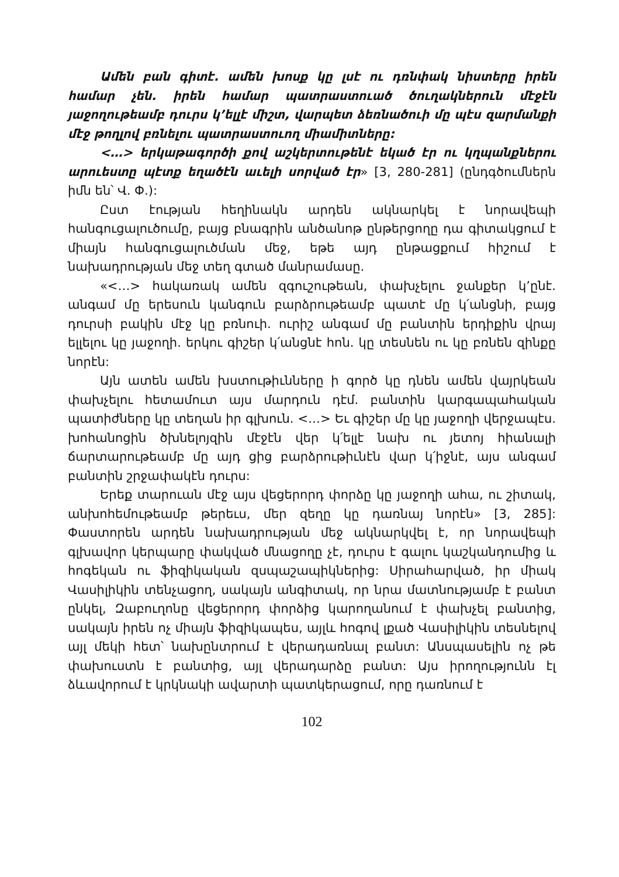Ամեն բան գիտէ. ամեն խոսք կը լսէ ու դռնփակ նիստերը իրեն համար չեն. իրեն համար պատրաստուած ծուղակներուն մէջէն յաջողութեամբ դուրս կ’ելլէ միշտ, վարպետ ձեռնածուի մը պէս զարմանքի մէջ թողլով բռնելու պատրաստուող միամիտները:
<…> երկաթագործի քով աշկերտութենէ եկած էր ու կղպանքներու արուեստը պէտք եղածէն աւելի սորված էր» [3, 280-281] (ընդգծումներն իմն են՝ Վ. Փ.):
Ըստ էության հեղինակն արդեն ակնարկել է նորավեպի հանգուցալուծումը, բայց բնագրին անծանոթ ընթերցողը դա գիտակցում է միայն հանգուցալուծման մեջ, եթե այդ ընթացքում հիշում է նախադրության մեջ տեղ գտած մանրամասը.
«<…> հակառակ ամեն զգուշութեան, փախչելու ջանքեր կ’ընէ. անգամ մը երեսուն կանգուն բարձրութեամբ պատէ մը կ՛անցնի, բայց դուրսի բակին մէջ կը բռնուի. ուրիշ անգամ մը բանտին երդիքին վրայ ելլելու կը յաջողի. երկու գիշեր կ՛անցնէ հոն. կը տեսնեն ու կը բռնեն զինքը նորէն:
Այն ատեն ամեն խստութիւնները ի գործ կը դնեն ամեն վայրկեան փախչելու հետամուտ այս մարդուն դէմ. բանտին կարգապահական պատիժները կը տեղան իր գլխուն. <…> Եւ գիշեր մը կը յաջողի վերջապէս. խոհանոցին ծխնելոյզին մէջէն վեր կ՛ելլէ նախ ու յետոյ հիանալի ճարտարութեամբ մը այդ ցից բարձրութիւնէն վար կ՛իջնէ, այս անգամ բանտին շրջափակէն դուրս:
Երեք տարուան մէջ այս վեցերորդ փորձը կը յաջողի ահա, ու շիտակ, անխոհեմութեամբ թերեւս, մեր զեղը կը դառնայ նորէն» [3, 285]: Փաստորեն արդեն նախադրության մեջ ակնարկվել է, որ նորավեպի գլխավոր կերպարը փակված մնացողը չէ, դուրս է գալու կաշկանդումից և հոգեկան ու ֆիզիկական զսպաշապիկներից: Սիրահարված, իր միակ Վասիլիկին տենչացող, սակայն անգիտակ, որ նրա մատնությամբ է բանտ ընկել, Զաբուղոնը վեցերորդ փորձից կարողանում է փախչել բանտից, սակայն իրեն ոչ միայն ֆիզիկապես, այլև հոգով լքած Վասիլիկին տեսնելով այլ մեկի հետ՝ նախընտրում է վերադառնալ բանտ: Անսպասելին ոչ թե փախուստն է բանտից, այլ վերադարձը բանտ: Այս իրողությունն էլ ձևավորում է կրկնակի ավարտի պատկերացում, որը դառնում է
102